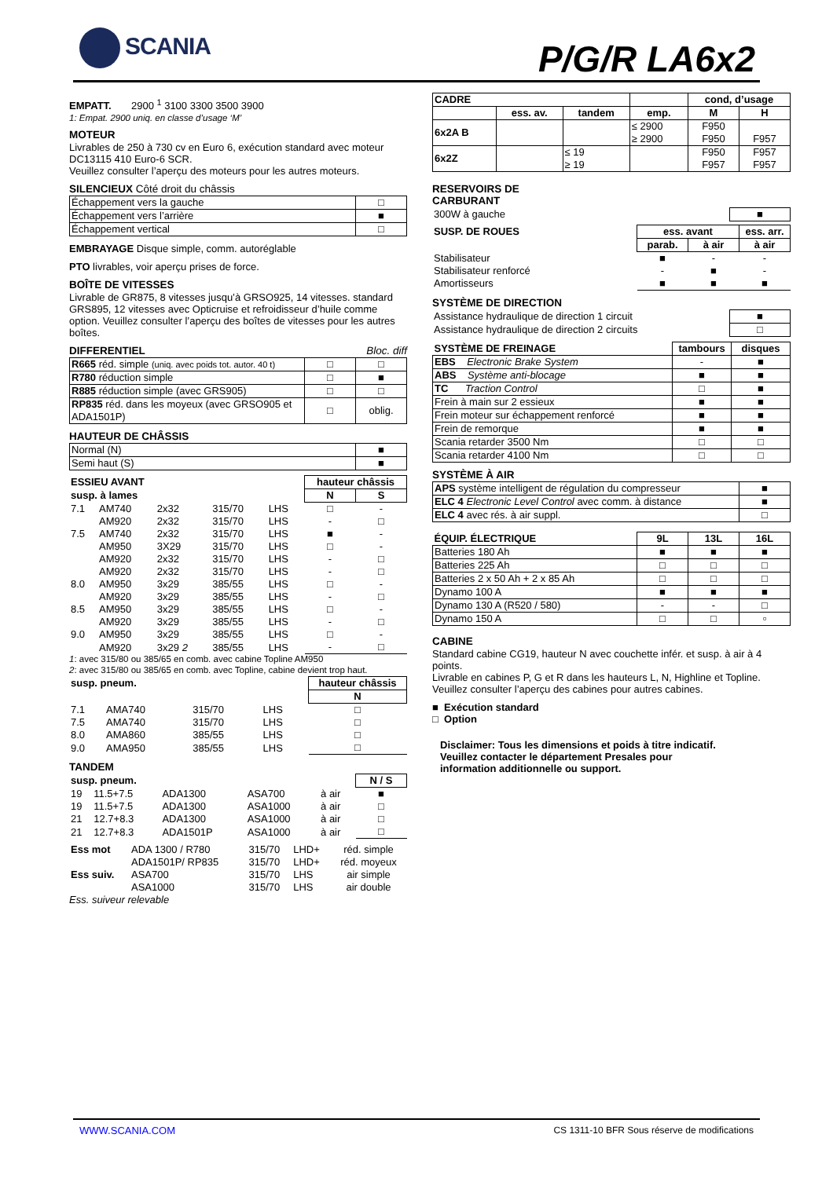SCANIA P/G/R LA6x2
EMPATT. 2900 <sup>1</sup> 3100 3300 3500 3900
1: Empat. 2900 uniq. en classe d’usage ‘M’
MOTEUR
Livrables de 250 à 730 cv en Euro 6, exécution standard avec moteur DC13115 410 Euro-6 SCR.
Veuillez consulter l’aperçu des moteurs pour les autres moteurs.
SILENCIEUX Côté droit du châssis
| Échappement vers la gauche | □ |
| Échappement vers l’arrière | ■ |
| Échappement vertical | □ |
EMBRAYAGE Disque simple, comm. autoréglable
PTO livrables, voir aperçu prises de force.
BOÎTE DE VITESSES
Livrable de GR875, 8 vitesses jusqu’à GRSO925, 14 vitesses. standard GRS895, 12 vitesses avec Opticruise et refroidisseur d’huile comme option. Veuillez consulter l’aperçu des boîtes de vitesses pour les autres boîtes.
DIFFERENTIEL Bloc. diff
| R665 réd. simple (uniq. avec poids tot. autor. 40 t) | □ | □ |
| R780 réduction simple | □ | ■ |
| R885 réduction simple (avec GRS905) | □ | □ |
| RP835 réd. dans les moyeux (avec GRSO905 et ADA1501P) | □ | oblig. |
HAUTEUR DE CHÂSSIS
| Normal (N) | ■ |
| Semi haut (S) | ■ |
| ESSIEU AVANT | | | | | hauteur châssis | |
| susp. à lames | | | | | N | S |
| 7.1 | AM740 | 2x32 | 315/70 | LHS | □ | - |
| | AM920 | 2x32 | 315/70 | LHS | - | □ |
| 7.5 | AM740 | 2x32 | 315/70 | LHS | ■ | - |
| | AM950 | 3X29 | 315/70 | LHS | □ | - |
| | AM920 | 2x32 | 315/70 | LHS | - | □ |
| | AM920 | 2x32 | 315/70 | LHS | - | □ |
| 8.0 | AM950 | 3x29 | 385/55 | LHS | □ | - |
| | AM920 | 3x29 | 385/55 | LHS | - | □ |
| 8.5 | AM950 | 3x29 | 385/55 | LHS | □ | - |
| | AM920 | 3x29 | 385/55 | LHS | - | □ |
| 9.0 | AM950 | 3x29 | 385/55 | LHS | □ | - |
| | AM920 | 3x29 2 | 385/55 | LHS | - | □ |
1: avec 315/80 ou 385/65 en comb. avec cabine Topline AM950
2: avec 315/80 ou 385/65 en comb. avec Topline, cabine devient trop haut.
| susp. pneum. | | | | hauteur châssis |
| | | | | N |
| 7.1 | AMA740 | 315/70 | LHS | □ |
| 7.5 | AMA740 | 315/70 | LHS | □ |
| 8.0 | AMA860 | 385/55 | LHS | □ |
| 9.0 | AMA950 | 385/55 | LHS | □ |
TANDEM
| susp. pneum. | | | | | N / S |
| 19 | 11.5+7.5 | ADA1300 | ASA700 | à air | ■ |
| 19 | 11.5+7.5 | ADA1300 | ASA1000 | à air | □ |
| 21 | 12.7+8.3 | ADA1300 | ASA1000 | à air | □ |
| 21 | 12.7+8.3 | ADA1501P | ASA1000 | à air | □ |
| Ess mot | ADA 1300 / R780 | 315/70 | LHD+ | réd. simple |
| | ADA1501P/ RP835 | 315/70 | LHD+ | réd. moyeux |
| Ess suiv. | ASA700 | 315/70 | LHS | air simple |
| | ASA1000 | 315/70 | LHS | air double |
Ess. suiveur relevable
| CADRE | | | | cond, d’usage | |
| --- | --- | --- | --- | --- | --- |
| | ess. av. | tandem | emp. | M | H |
| 6x2A B | | | ≤ 2900 ≥ 2900 | F950 F950 | F957 |
| 6x2Z | | ≤ 19 ≥ 19 | | F950 F957 | F957 F957 |
RESERVOIRS DE
CARBURANT
| 300W à gauche | ■ |
| SUSP. DE ROUES | ess. avant | | ess. arr. |
| | parab. | à air | à air |
| Stabilisateur | ■ | - | - |
| Stabilisateur renforcé | - | ■ | - |
| Amortisseurs | ■ | ■ | ■ |
SYSTÈME DE DIRECTION
| Assistance hydraulique de direction 1 circuit | ■ |
| Assistance hydraulique de direction 2 circuits | □ |
| SYSTÈME DE FREINAGE | tambours | disques |
| --- | --- | --- |
| EBS Electronic Brake System | - | ■ |
| ABS Système anti-blocage | ■ | ■ |
| TC Traction Control | □ | ■ |
| Frein à main sur 2 essieux | ■ | ■ |
| Frein moteur sur échappement renforcé | ■ | ■ |
| Frein de remorque | ■ | ■ |
| Scania retarder 3500 Nm | □ | □ |
| Scania retarder 4100 Nm | □ | □ |
SYSTÈME À AIR
| APS système intelligent de régulation du compresseur | ■ |
| ELC 4 Electronic Level Control avec comm. à distance | ■ |
| ELC 4 avec rés. à air suppl. | □ |
| ÉQUIP. ÉLECTRIQUE | 9L | 13L | 16L |
| --- | --- | --- | --- |
| Batteries 180 Ah | ■ | ■ | ■ |
| Batteries 225 Ah | □ | □ | □ |
| Batteries 2 x 50 Ah + 2 x 85 Ah | □ | □ | □ |
| Dynamo 100 A | ■ | ■ | ■ |
| Dynamo 130 A (R520 / 580) | - | - | □ |
| Dynamo 150 A | □ | □ | ▫ |
CABINE
Standard cabine CG19, hauteur N avec couchette infér. et susp. à air à 4 points.
Livrable en cabines P, G et R dans les hauteurs L, N, Highline et Topline. Veuillez consulter l’aperçu des cabines pour autres cabines.
■ Exécution standard
□ Option
Disclaimer: Tous les dimensions et poids à titre indicatif.
Veuillez contacter le département Presales pour
information additionnelle ou support.
WWW.SCANIA.COM CS 1311-10 BFR Sous réserve de modifications